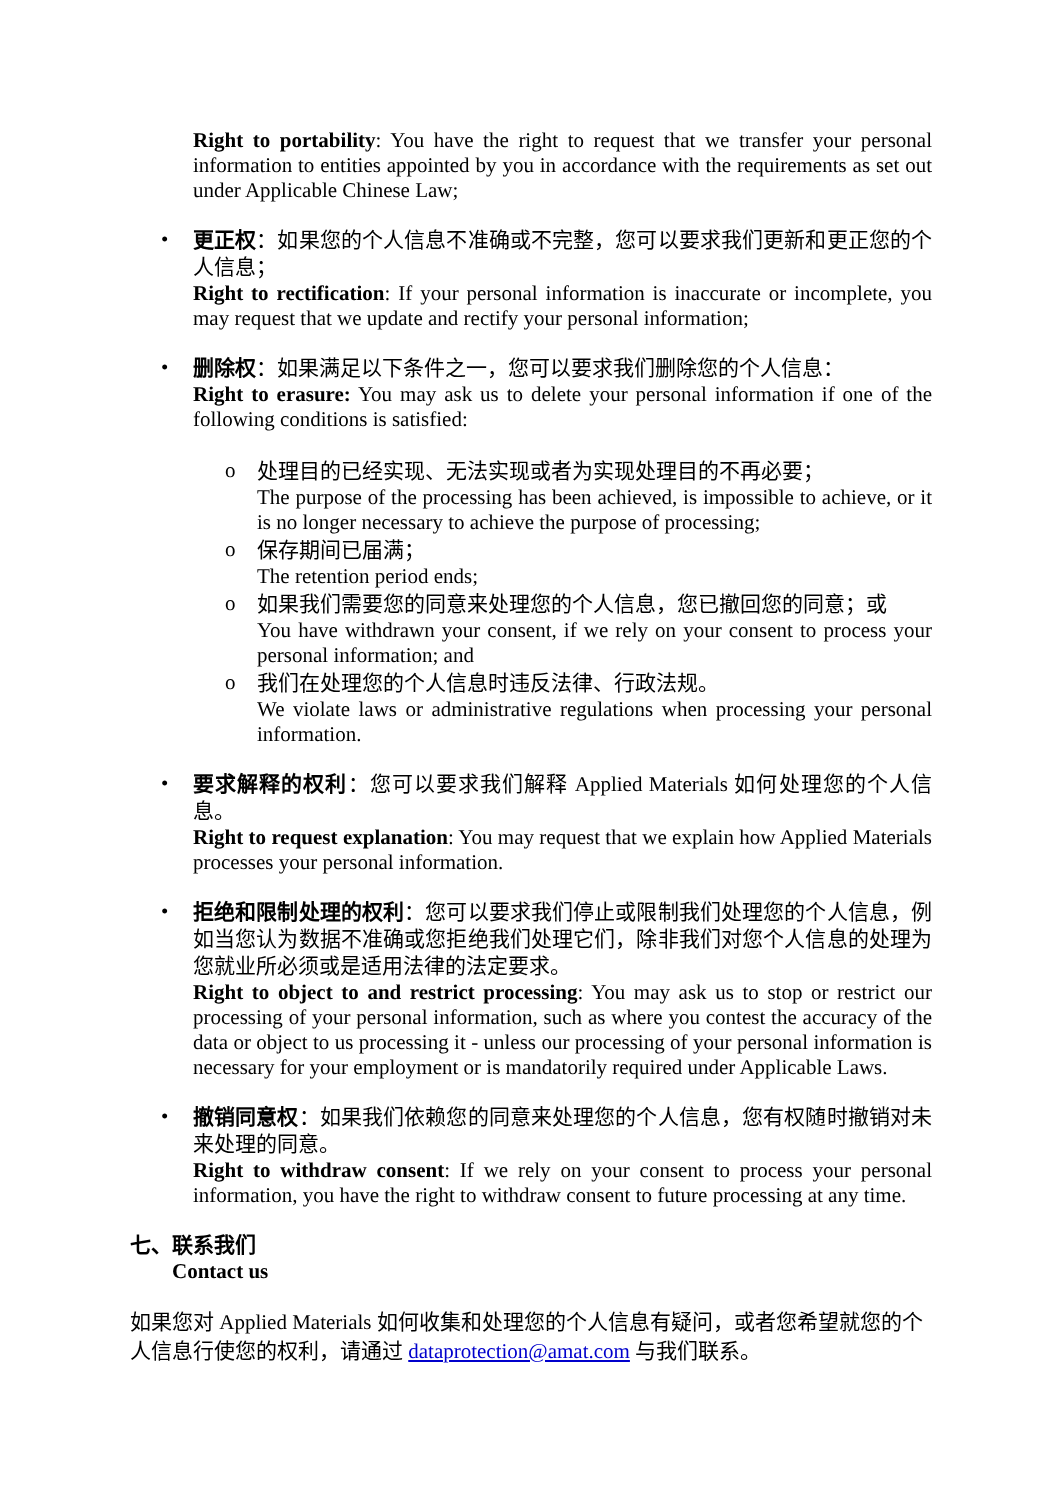Right to portability: You have the right to request that we transfer your personal information to entities appointed by you in accordance with the requirements as set out under Applicable Chinese Law;
•
更正权：如果您的个人信息不准确或不完整，您可以要求我们更新和更正您的个人信息；
Right to rectification: If your personal information is inaccurate or incomplete, you may request that we update and rectify your personal information;
•
删除权：如果满足以下条件之一，您可以要求我们删除您的个人信息：
Right to erasure: You may ask us to delete your personal information if one of the following conditions is satisfied:
o
处理目的已经实现、无法实现或者为实现处理目的不再必要；
The purpose of the processing has been achieved, is impossible to achieve, or it is no longer necessary to achieve the purpose of processing;
o
保存期间已届满；
The retention period ends;
o
如果我们需要您的同意来处理您的个人信息，您已撤回您的同意；或
You have withdrawn your consent, if we rely on your consent to process your personal information; and
o
我们在处理您的个人信息时违反法律、行政法规。
We violate laws or administrative regulations when processing your personal information.
•
要求解释的权利：您可以要求我们解释 Applied Materials 如何处理您的个人信息。
Right to request explanation: You may request that we explain how Applied Materials processes your personal information.
•
拒绝和限制处理的权利：您可以要求我们停止或限制我们处理您的个人信息，例如当您认为数据不准确或您拒绝我们处理它们，除非我们对您个人信息的处理为您就业所必须或是适用法律的法定要求。
Right to object to and restrict processing: You may ask us to stop or restrict our processing of your personal information, such as where you contest the accuracy of the data or object to us processing it - unless our processing of your personal information is necessary for your employment or is mandatorily required under Applicable Laws.
•
撤销同意权：如果我们依赖您的同意来处理您的个人信息，您有权随时撤销对未来处理的同意。
Right to withdraw consent: If we rely on your consent to process your personal information, you have the right to withdraw consent to future processing at any time.
七、联系我们
Contact us
如果您对 Applied Materials 如何收集和处理您的个人信息有疑问，或者您希望就您的个人信息行使您的权利，请通过 dataprotection@amat.com 与我们联系。